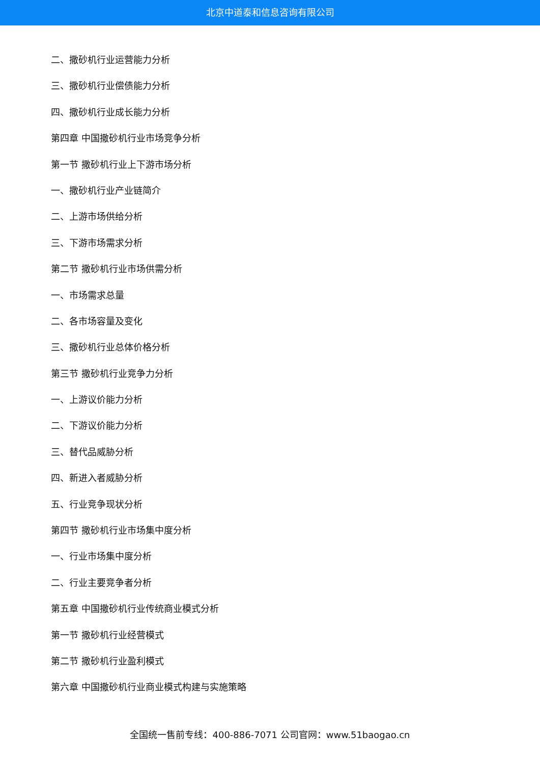北京中道泰和信息咨询有限公司
二、撒砂机行业运营能力分析
三、撒砂机行业偿债能力分析
四、撒砂机行业成长能力分析
第四章 中国撒砂机行业市场竞争分析
第一节 撒砂机行业上下游市场分析
一、撒砂机行业产业链简介
二、上游市场供给分析
三、下游市场需求分析
第二节 撒砂机行业市场供需分析
一、市场需求总量
二、各市场容量及变化
三、撒砂机行业总体价格分析
第三节 撒砂机行业竞争力分析
一、上游议价能力分析
二、下游议价能力分析
三、替代品威胁分析
四、新进入者威胁分析
五、行业竞争现状分析
第四节 撒砂机行业市场集中度分析
一、行业市场集中度分析
二、行业主要竞争者分析
第五章 中国撒砂机行业传统商业模式分析
第一节 撒砂机行业经营模式
第二节 撒砂机行业盈利模式
第六章 中国撒砂机行业商业模式构建与实施策略
全国统一售前专线：400-886-7071 公司官网：www.51baogao.cn